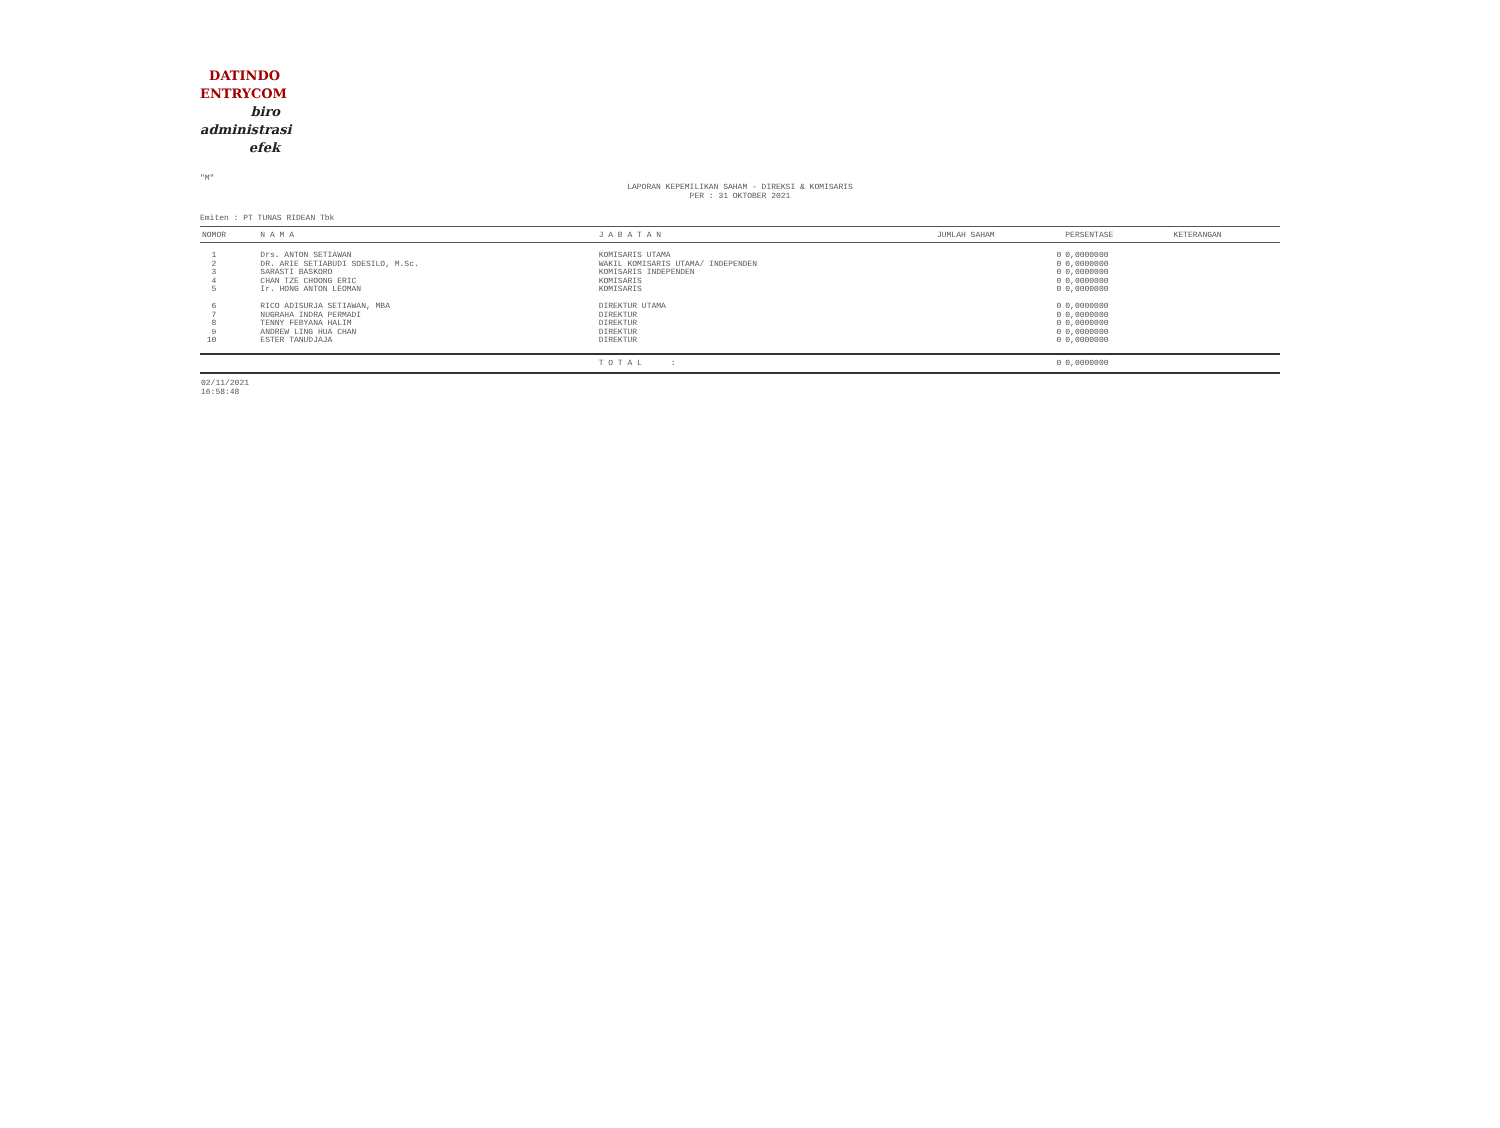DATINDO
ENTRYCOM
biro
administrasi
efek
"M"
LAPORAN KEPEMILIKAN SAHAM - DIREKSI & KOMISARIS
PER : 31 OKTOBER 2021
Emiten : PT TUNAS RIDEAN Tbk
| NOMOR | N A M A | J A B A T A N | JUMLAH SAHAM | PERSENTASE | KETERANGAN |
| --- | --- | --- | --- | --- | --- |
| 1 | Drs. ANTON SETIAWAN | KOMISARIS UTAMA | 0 | 0,0000000 | |
| 2 | DR. ARIE SETIABUDI SOESILO, M.Sc. | WAKIL KOMISARIS UTAMA/ INDEPENDEN | 0 | 0,0000000 | |
| 3 | SARASTI BASKORO | KOMISARIS INDEPENDEN | 0 | 0,0000000 | |
| 4 | CHAN TZE CHOONG ERIC | KOMISARIS | 0 | 0,0000000 | |
| 5 | Ir. HONG ANTON LEOMAN | KOMISARIS | 0 | 0,0000000 | |
| 6 | RICO ADISURJA SETIAWAN, MBA | DIREKTUR UTAMA | 0 | 0,0000000 | |
| 7 | NUGRAHA INDRA PERMADI | DIREKTUR | 0 | 0,0000000 | |
| 8 | TENNY FEBYANA HALIM | DIREKTUR | 0 | 0,0000000 | |
| 9 | ANDREW LING HUA CHAN | DIREKTUR | 0 | 0,0000000 | |
| 10 | ESTER TANUDJAJA | DIREKTUR | 0 | 0,0000000 | |
| | | T O T A L : | 0 | 0,0000000 | |
02/11/2021
16:58:48